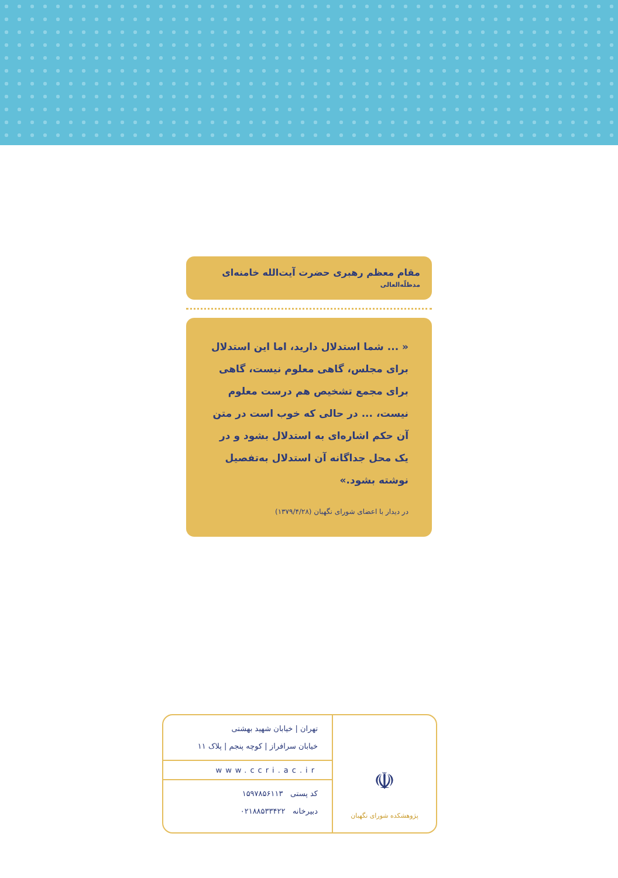مقام معظم رهبری حضرت آیت‌الله خامنه‌ای مدظلّه‌العالی
« ... شما استدلال دارید، اما این استدلال برای مجلس، گاهی معلوم نیست، گاهی برای مجمع تشخیص هم درست معلوم نیست، ... در حالی که خوب است در متن آن حکم اشاره‌ای به استدلال بشود و در یک محل جداگانه آن استدلال به‌تفصیل نوشته بشود.»
در دیدار با اعضای شورای نگهبان (۱۳۷۹/۴/۲۸)
☫
پژوهشکده شورای نگهبان
| تهران / خیابان شهید بهشتی خیابان سرافراز / کوچه پنجم / پلاک ۱۱ |
| www.ccri.ac.ir |
| کد پستی ۱۵۹۷۸۵۶۱۱۳ دبیرخانه ۰۲۱۸۸۵۳۳۴۲۲ |